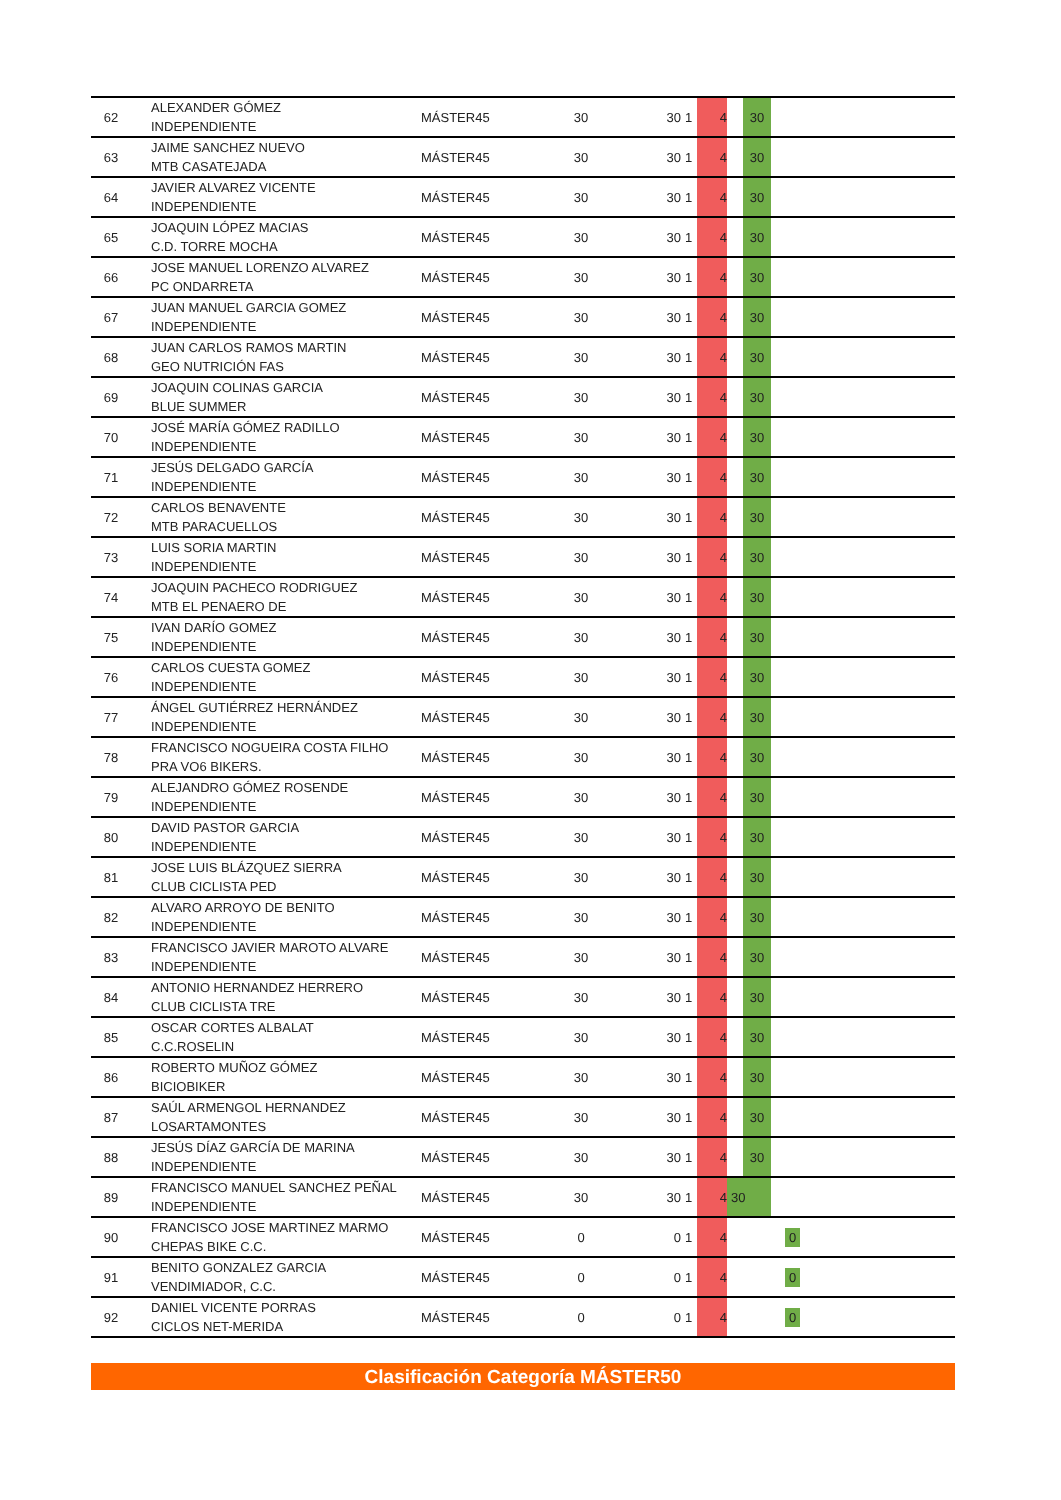| 62 | ALEXANDER GÓMEZ INDEPENDIENTE | MÁSTER45 | 30 | 30 | 1 | 4 | | 30 | |
| 63 | JAIME SANCHEZ NUEVO MTB CASATEJADA | MÁSTER45 | 30 | 30 | 1 | 4 | | 30 | |
| 64 | JAVIER ALVAREZ VICENTE INDEPENDIENTE | MÁSTER45 | 30 | 30 | 1 | 4 | | 30 | |
| 65 | JOAQUIN LÓPEZ MACIAS C.D. TORRE MOCHA | MÁSTER45 | 30 | 30 | 1 | 4 | | 30 | |
| 66 | JOSE MANUEL LORENZO ALVAREZ PC ONDARRETA | MÁSTER45 | 30 | 30 | 1 | 4 | | 30 | |
| 67 | JUAN MANUEL GARCIA GOMEZ INDEPENDIENTE | MÁSTER45 | 30 | 30 | 1 | 4 | | 30 | |
| 68 | JUAN CARLOS RAMOS MARTIN GEO NUTRICIÓN FAS | MÁSTER45 | 30 | 30 | 1 | 4 | | 30 | |
| 69 | JOAQUIN COLINAS GARCIA BLUE SUMMER | MÁSTER45 | 30 | 30 | 1 | 4 | | 30 | |
| 70 | JOSÉ MARÍA GÓMEZ RADILLO INDEPENDIENTE | MÁSTER45 | 30 | 30 | 1 | 4 | | 30 | |
| 71 | JESÚS DELGADO GARCÍA INDEPENDIENTE | MÁSTER45 | 30 | 30 | 1 | 4 | | 30 | |
| 72 | CARLOS BENAVENTE MTB PARACUELLOS | MÁSTER45 | 30 | 30 | 1 | 4 | | 30 | |
| 73 | LUIS SORIA MARTIN INDEPENDIENTE | MÁSTER45 | 30 | 30 | 1 | 4 | | 30 | |
| 74 | JOAQUIN PACHECO RODRIGUEZ MTB EL PENAERO DE | MÁSTER45 | 30 | 30 | 1 | 4 | | 30 | |
| 75 | IVAN DARÍO GOMEZ INDEPENDIENTE | MÁSTER45 | 30 | 30 | 1 | 4 | | 30 | |
| 76 | CARLOS CUESTA GOMEZ INDEPENDIENTE | MÁSTER45 | 30 | 30 | 1 | 4 | | 30 | |
| 77 | ÁNGEL GUTIÉRREZ HERNÁNDEZ INDEPENDIENTE | MÁSTER45 | 30 | 30 | 1 | 4 | | 30 | |
| 78 | FRANCISCO NOGUEIRA COSTA FILHO PRA VO6 BIKERS. | MÁSTER45 | 30 | 30 | 1 | 4 | | 30 | |
| 79 | ALEJANDRO GÓMEZ ROSENDE INDEPENDIENTE | MÁSTER45 | 30 | 30 | 1 | 4 | | 30 | |
| 80 | DAVID PASTOR GARCIA INDEPENDIENTE | MÁSTER45 | 30 | 30 | 1 | 4 | | 30 | |
| 81 | JOSE LUIS BLÁZQUEZ SIERRA CLUB CICLISTA PED | MÁSTER45 | 30 | 30 | 1 | 4 | | 30 | |
| 82 | ALVARO ARROYO DE BENITO INDEPENDIENTE | MÁSTER45 | 30 | 30 | 1 | 4 | | 30 | |
| 83 | FRANCISCO JAVIER MAROTO ALVARE INDEPENDIENTE | MÁSTER45 | 30 | 30 | 1 | 4 | | 30 | |
| 84 | ANTONIO HERNANDEZ HERRERO CLUB CICLISTA TRE | MÁSTER45 | 30 | 30 | 1 | 4 | | 30 | |
| 85 | OSCAR CORTES ALBALAT C.C.ROSELIN | MÁSTER45 | 30 | 30 | 1 | 4 | | 30 | |
| 86 | ROBERTO MUÑOZ GÓMEZ BICIOBIKER | MÁSTER45 | 30 | 30 | 1 | 4 | | 30 | |
| 87 | SAÚL ARMENGOL HERNANDEZ LOSARTAMONTES | MÁSTER45 | 30 | 30 | 1 | 4 | | 30 | |
| 88 | JESÚS DÍAZ GARCÍA DE MARINA INDEPENDIENTE | MÁSTER45 | 30 | 30 | 1 | 4 | | 30 | |
| 89 | FRANCISCO MANUEL SANCHEZ PEÑAL INDEPENDIENTE | MÁSTER45 | 30 | 30 | 1 | 4 | 30 | | |
| 90 | FRANCISCO JOSE MARTINEZ MARMO CHEPAS BIKE C.C. | MÁSTER45 | 0 | 0 | 1 | 4 | | | 0 |
| 91 | BENITO GONZALEZ GARCIA VENDIMIADOR, C.C. | MÁSTER45 | 0 | 0 | 1 | 4 | | | 0 |
| 92 | DANIEL VICENTE PORRAS CICLOS NET-MERIDA | MÁSTER45 | 0 | 0 | 1 | 4 | | | 0 |
Clasificación Categoría MÁSTER50